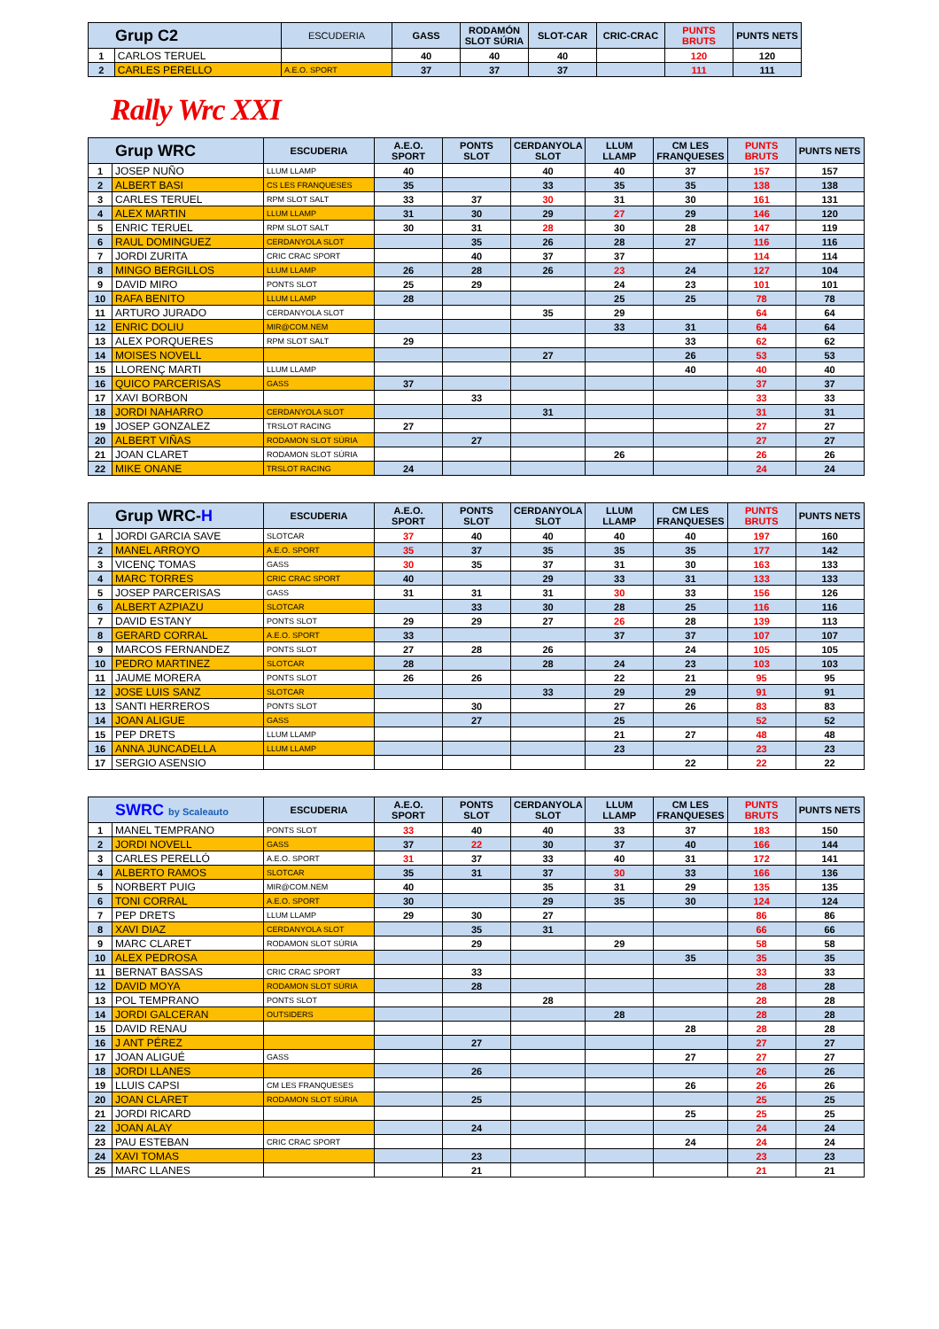| Grup C2 | | ESCUDERIA | GASS | RODAMÓN SLOT SÚRIA | SLOT-CAR | CRIC-CRAC | PUNTS BRUTS | PUNTS NETS |
| --- | --- | --- | --- | --- | --- | --- | --- | --- |
| 1 | CARLOS TERUEL | | 40 | 40 | 40 | | 120 | 120 |
| 2 | CARLES PERELLO | A.E.O. SPORT | 37 | 37 | 37 | | 111 | 111 |
Rally Wrc XXI
| Grup WRC | | ESCUDERIA | A.E.O. SPORT | PONTS SLOT | CERDANYOLA SLOT | LLUM LLAMP | CM LES FRANQUESES | PUNTS BRUTS | PUNTS NETS |
| --- | --- | --- | --- | --- | --- | --- | --- | --- | --- |
| 1 | JOSEP NUÑO | LLUM LLAMP | 40 | | 40 | 40 | 37 | 157 | 157 |
| 2 | ALBERT BASI | CS LES FRANQUESES | 35 | | 33 | 35 | 35 | 138 | 138 |
| 3 | CARLES TERUEL | RPM SLOT SALT | 33 | 37 | 30 | 31 | 30 | 161 | 131 |
| 4 | ALEX MARTIN | LLUM LLAMP | 31 | 30 | 29 | 27 | 29 | 146 | 120 |
| 5 | ENRIC TERUEL | RPM SLOT SALT | 30 | 31 | 28 | 30 | 28 | 147 | 119 |
| 6 | RAUL DOMINGUEZ | CERDANYOLA SLOT | | 35 | 26 | 28 | 27 | 116 | 116 |
| 7 | JORDI ZURITA | CRIC CRAC SPORT | | 40 | 37 | 37 | | 114 | 114 |
| 8 | MINGO BERGILLOS | LLUM LLAMP | 26 | 28 | 26 | 23 | 24 | 127 | 104 |
| 9 | DAVID MIRO | PONTS SLOT | 25 | 29 | | 24 | 23 | 101 | 101 |
| 10 | RAFA BENITO | LLUM LLAMP | 28 | | | 25 | 25 | 78 | 78 |
| 11 | ARTURO JURADO | CERDANYOLA SLOT | | | 35 | 29 | | 64 | 64 |
| 12 | ENRIC DOLIU | MIR@COM.NEM | | | | 33 | 31 | 64 | 64 |
| 13 | ALEX PORQUERES | RPM SLOT SALT | 29 | | | | 33 | 62 | 62 |
| 14 | MOISES NOVELL | | | | 27 | | 26 | 53 | 53 |
| 15 | LLORENÇ MARTI | LLUM LLAMP | | | | | 40 | 40 | 40 |
| 16 | QUICO PARCERISAS | GASS | 37 | | | | | 37 | 37 |
| 17 | XAVI BORBON | | | 33 | | | | 33 | 33 |
| 18 | JORDI NAHARRO | CERDANYOLA SLOT | | | 31 | | | 31 | 31 |
| 19 | JOSEP GONZALEZ | TRSLOT RACING | 27 | | | | | 27 | 27 |
| 20 | ALBERT VIÑAS | RODAMON SLOT SÚRIA | | 27 | | | | 27 | 27 |
| 21 | JOAN CLARET | RODAMON SLOT SÚRIA | | | | 26 | | 26 | 26 |
| 22 | MIKE ONANE | TRSLOT RACING | 24 | | | | | 24 | 24 |
| Grup WRC- H | | ESCUDERIA | A.E.O. SPORT | PONTS SLOT | CERDANYOLA SLOT | LLUM LLAMP | CM LES FRANQUESES | PUNTS BRUTS | PUNTS NETS |
| --- | --- | --- | --- | --- | --- | --- | --- | --- | --- |
| 1 | JORDI GARCIA SAVE | SLOTCAR | 37 | 40 | 40 | 40 | 40 | 197 | 160 |
| 2 | MANEL ARROYO | A.E.O. SPORT | 35 | 37 | 35 | 35 | 35 | 177 | 142 |
| 3 | VICENÇ TOMAS | GASS | 30 | 35 | 37 | 31 | 30 | 163 | 133 |
| 4 | MARC TORRES | CRIC CRAC SPORT | 40 | | 29 | 33 | 31 | 133 | 133 |
| 5 | JOSEP PARCERISAS | GASS | 31 | 31 | 31 | 30 | 33 | 156 | 126 |
| 6 | ALBERT AZPIAZU | SLOTCAR | | 33 | 30 | 28 | 25 | 116 | 116 |
| 7 | DAVID ESTANY | PONTS SLOT | 29 | 29 | 27 | 26 | 28 | 139 | 113 |
| 8 | GERARD CORRAL | A.E.O. SPORT | 33 | | | 37 | 37 | 107 | 107 |
| 9 | MARCOS FERNANDEZ | PONTS SLOT | 27 | 28 | 26 | | 24 | 105 | 105 |
| 10 | PEDRO MARTINEZ | SLOTCAR | 28 | | 28 | 24 | 23 | 103 | 103 |
| 11 | JAUME MORERA | PONTS SLOT | 26 | 26 | | 22 | 21 | 95 | 95 |
| 12 | JOSE LUIS SANZ | SLOTCAR | | | 33 | 29 | 29 | 91 | 91 |
| 13 | SANTI HERREROS | PONTS SLOT | | 30 | | 27 | 26 | 83 | 83 |
| 14 | JOAN ALIGUE | GASS | | 27 | | 25 | | 52 | 52 |
| 15 | PEP DRETS | LLUM LLAMP | | | | 21 | 27 | 48 | 48 |
| 16 | ANNA JUNCADELLA | LLUM LLAMP | | | | 23 | | 23 | 23 |
| 17 | SERGIO ASENSIO | | | | | | 22 | 22 | 22 |
| SWRC by Scaleauto | | ESCUDERIA | A.E.O. SPORT | PONTS SLOT | CERDANYOLA SLOT | LLUM LLAMP | CM LES FRANQUESES | PUNTS BRUTS | PUNTS NETS |
| --- | --- | --- | --- | --- | --- | --- | --- | --- | --- |
| 1 | MANEL TEMPRANO | PONTS SLOT | 33 | 40 | 40 | 33 | 37 | 183 | 150 |
| 2 | JORDI NOVELL | GASS | 37 | 22 | 30 | 37 | 40 | 166 | 144 |
| 3 | CARLES PERELLÓ | A.E.O. SPORT | 31 | 37 | 33 | 40 | 31 | 172 | 141 |
| 4 | ALBERTO RAMOS | SLOTCAR | 35 | 31 | 37 | 30 | 33 | 166 | 136 |
| 5 | NORBERT PUIG | MIR@COM.NEM | 40 | | 35 | 31 | 29 | 135 | 135 |
| 6 | TONI CORRAL | A.E.O. SPORT | 30 | | 29 | 35 | 30 | 124 | 124 |
| 7 | PEP DRETS | LLUM LLAMP | 29 | 30 | 27 | | | 86 | 86 |
| 8 | XAVI DIAZ | CERDANYOLA SLOT | | 35 | 31 | | | 66 | 66 |
| 9 | MARC CLARET | RODAMON SLOT SÚRIA | | 29 | | 29 | | 58 | 58 |
| 10 | ALEX PEDROSA | | | | | | 35 | 35 | 35 |
| 11 | BERNAT BASSAS | CRIC CRAC SPORT | | 33 | | | | 33 | 33 |
| 12 | DAVID MOYA | RODAMON SLOT SÚRIA | | 28 | | | | 28 | 28 |
| 13 | POL TEMPRANO | PONTS SLOT | | | 28 | | | 28 | 28 |
| 14 | JORDI GALCERAN | OUTSIDERS | | | | 28 | | 28 | 28 |
| 15 | DAVID RENAU | | | | | | 28 | 28 | 28 |
| 16 | J ANT PÉREZ | | | 27 | | | | 27 | 27 |
| 17 | JOAN ALIGUÉ | GASS | | | | | 27 | 27 | 27 |
| 18 | JORDI LLANES | | | 26 | | | | 26 | 26 |
| 19 | LLUIS CAPSI | CM LES FRANQUESES | | | | | 26 | 26 | 26 |
| 20 | JOAN CLARET | RODAMON SLOT SÚRIA | | 25 | | | | 25 | 25 |
| 21 | JORDI RICARD | | | | | | 25 | 25 | 25 |
| 22 | JOAN ALAY | | | 24 | | | | 24 | 24 |
| 23 | PAU ESTEBAN | CRIC CRAC SPORT | | | | | 24 | 24 | 24 |
| 24 | XAVI TOMAS | | | 23 | | | | 23 | 23 |
| 25 | MARC LLANES | | | 21 | | | | 21 | 21 |